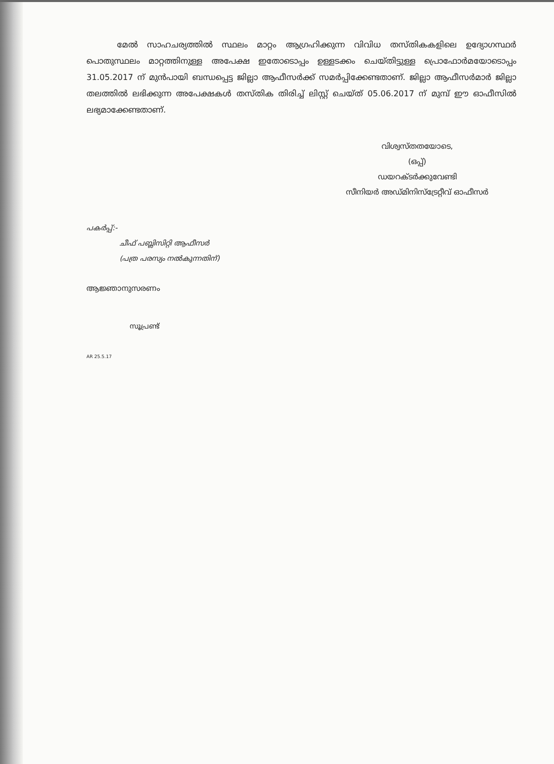മേൽ സാഹചര്യത്തിൽ സ്ഥലം മാറ്റം ആഗ്രഹിക്കുന്ന വിവിധ തസ്തികകളിലെ ഉദ്യോഗസ്ഥർ പൊതുസ്ഥലം മാറ്റത്തിനുള്ള അപേക്ഷ ഇതോടൊപ്പം ഉള്ളടക്കം ചെയ്തിട്ടുള്ള പ്രൊഫോർമയോടൊപ്പം 31.05.2017 ന് മുൻപായി ബന്ധപ്പെട്ട ജില്ലാ ആഫീസർക്ക് സമർപ്പിക്കേണ്ടതാണ്. ജില്ലാ ആഫീസർമാർ ജില്ലാ തലത്തിൽ ലഭിക്കുന്ന അപേക്ഷകൾ തസ്തിക തിരിച്ച് ലിസ്റ്റ് ചെയ്ത് 05.06.2017 ന് മുമ്പ് ഈ ഓഫീസിൽ ലഭ്യമാക്കേണ്ടതാണ്.
വിശ്വസ്തതയോടെ,
(ഒപ്പ്)
ഡയറക്ടർക്കുവേണ്ടി
സീനിയർ അഡ്മിനിസ്ട്രേറ്റീവ് ഓഫീസർ
പകർപ്പ്:-
ചീഫ് പബ്ലിസിറ്റി ആഫീസർ
(പത്ര പരസ്യം നൽകുന്നതിന്)
ആജ്ഞാനുസരണം
സൂപ്രണ്ട്
AR 25.5.17